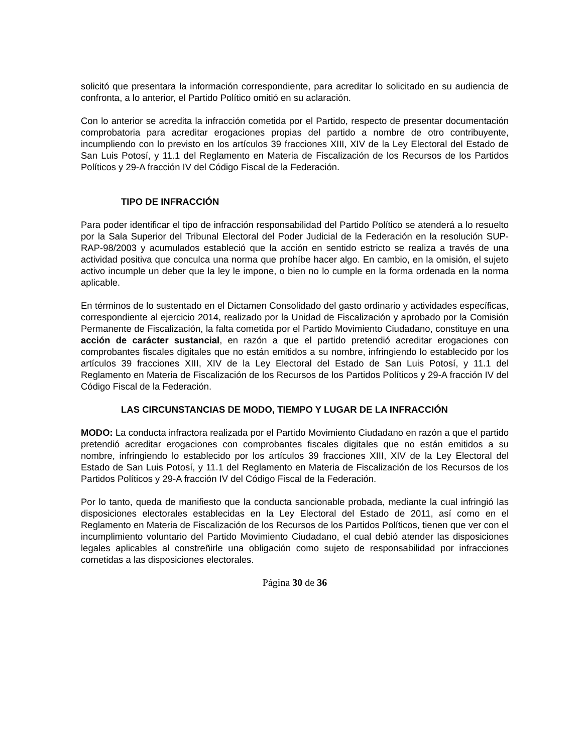solicitó que presentara la información correspondiente, para acreditar lo solicitado en su audiencia de confronta, a lo anterior, el Partido Político omitió en su aclaración.
Con lo anterior se acredita la infracción cometida por el Partido, respecto de presentar documentación comprobatoria para acreditar erogaciones propias del partido a nombre de otro contribuyente, incumpliendo con lo previsto en los artículos 39 fracciones XIII, XIV de la Ley Electoral del Estado de San Luis Potosí, y 11.1 del Reglamento en Materia de Fiscalización de los Recursos de los Partidos Políticos y 29-A fracción IV del Código Fiscal de la Federación.
TIPO DE INFRACCIÓN
Para poder identificar el tipo de infracción responsabilidad del Partido Político se atenderá a lo resuelto por la Sala Superior del Tribunal Electoral del Poder Judicial de la Federación en la resolución SUP-RAP-98/2003 y acumulados estableció que la acción en sentido estricto se realiza a través de una actividad positiva que conculca una norma que prohíbe hacer algo. En cambio, en la omisión, el sujeto activo incumple un deber que la ley le impone, o bien no lo cumple en la forma ordenada en la norma aplicable.
En términos de lo sustentado en el Dictamen Consolidado del gasto ordinario y actividades específicas, correspondiente al ejercicio 2014, realizado por la Unidad de Fiscalización y aprobado por la Comisión Permanente de Fiscalización, la falta cometida por el Partido Movimiento Ciudadano, constituye en una acción de carácter sustancial, en razón a que el partido pretendió acreditar erogaciones con comprobantes fiscales digitales que no están emitidos a su nombre, infringiendo lo establecido por los artículos 39 fracciones XIII, XIV de la Ley Electoral del Estado de San Luis Potosí, y 11.1 del Reglamento en Materia de Fiscalización de los Recursos de los Partidos Políticos y 29-A fracción IV del Código Fiscal de la Federación.
LAS CIRCUNSTANCIAS DE MODO, TIEMPO Y LUGAR DE LA INFRACCIÓN
MODO: La conducta infractora realizada por el Partido Movimiento Ciudadano en razón a que el partido pretendió acreditar erogaciones con comprobantes fiscales digitales que no están emitidos a su nombre, infringiendo lo establecido por los artículos 39 fracciones XIII, XIV de la Ley Electoral del Estado de San Luis Potosí, y 11.1 del Reglamento en Materia de Fiscalización de los Recursos de los Partidos Políticos y 29-A fracción IV del Código Fiscal de la Federación.
Por lo tanto, queda de manifiesto que la conducta sancionable probada, mediante la cual infringió las disposiciones electorales establecidas en la Ley Electoral del Estado de 2011, así como en el Reglamento en Materia de Fiscalización de los Recursos de los Partidos Políticos, tienen que ver con el incumplimiento voluntario del Partido Movimiento Ciudadano, el cual debió atender las disposiciones legales aplicables al constreñirle una obligación como sujeto de responsabilidad por infracciones cometidas a las disposiciones electorales.
Página 30 de 36